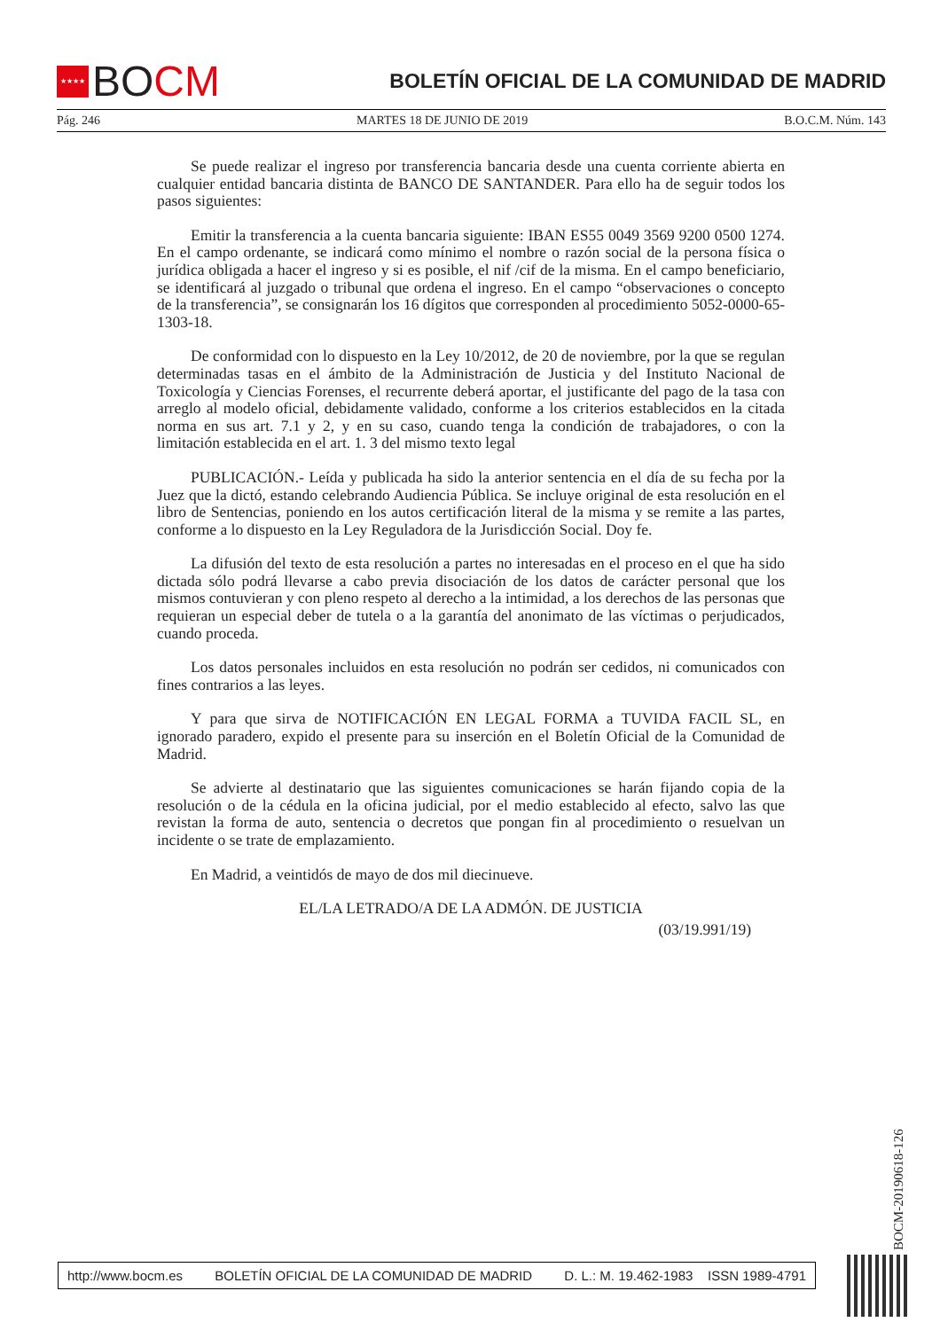★★★★
BOCM
BOLETÍN OFICIAL DE LA COMUNIDAD DE MADRID
Pág. 246 MARTES 18 DE JUNIO DE 2019 B.O.C.M. Núm. 143
Se puede realizar el ingreso por transferencia bancaria desde una cuenta corriente abierta en cualquier entidad bancaria distinta de BANCO DE SANTANDER. Para ello ha de seguir todos los pasos siguientes:
Emitir la transferencia a la cuenta bancaria siguiente: IBAN ES55 0049 3569 9200 0500 1274. En el campo ordenante, se indicará como mínimo el nombre o razón social de la persona física o jurídica obligada a hacer el ingreso y si es posible, el nif /cif de la misma. En el campo beneficiario, se identificará al juzgado o tribunal que ordena el ingreso. En el campo “observaciones o concepto de la transferencia”, se consignarán los 16 dígitos que corresponden al procedimiento 5052-0000-65-1303-18.
De conformidad con lo dispuesto en la Ley 10/2012, de 20 de noviembre, por la que se regulan determinadas tasas en el ámbito de la Administración de Justicia y del Instituto Nacional de Toxicología y Ciencias Forenses, el recurrente deberá aportar, el justificante del pago de la tasa con arreglo al modelo oficial, debidamente validado, conforme a los criterios establecidos en la citada norma en sus art. 7.1 y 2, y en su caso, cuando tenga la condición de trabajadores, o con la limitación establecida en el art. 1. 3 del mismo texto legal
PUBLICACIÓN.- Leída y publicada ha sido la anterior sentencia en el día de su fecha por la Juez que la dictó, estando celebrando Audiencia Pública. Se incluye original de esta resolución en el libro de Sentencias, poniendo en los autos certificación literal de la misma y se remite a las partes, conforme a lo dispuesto en la Ley Reguladora de la Jurisdicción Social. Doy fe.
La difusión del texto de esta resolución a partes no interesadas en el proceso en el que ha sido dictada sólo podrá llevarse a cabo previa disociación de los datos de carácter personal que los mismos contuvieran y con pleno respeto al derecho a la intimidad, a los derechos de las personas que requieran un especial deber de tutela o a la garantía del anonimato de las víctimas o perjudicados, cuando proceda.
Los datos personales incluidos en esta resolución no podrán ser cedidos, ni comunicados con fines contrarios a las leyes.
Y para que sirva de NOTIFICACIÓN EN LEGAL FORMA a TUVIDA FACIL SL, en ignorado paradero, expido el presente para su inserción en el Boletín Oficial de la Comunidad de Madrid.
Se advierte al destinatario que las siguientes comunicaciones se harán fijando copia de la resolución o de la cédula en la oficina judicial, por el medio establecido al efecto, salvo las que revistan la forma de auto, sentencia o decretos que pongan fin al procedimiento o resuelvan un incidente o se trate de emplazamiento.
En Madrid, a veintidós de mayo de dos mil diecinueve.
EL/LA LETRADO/A DE LA ADMÓN. DE JUSTICIA
(03/19.991/19)
BOCM-20190618-126
http://www.bocm.es BOLETÍN OFICIAL DE LA COMUNIDAD DE MADRID D. L.: M. 19.462-1983 ISSN 1989-4791